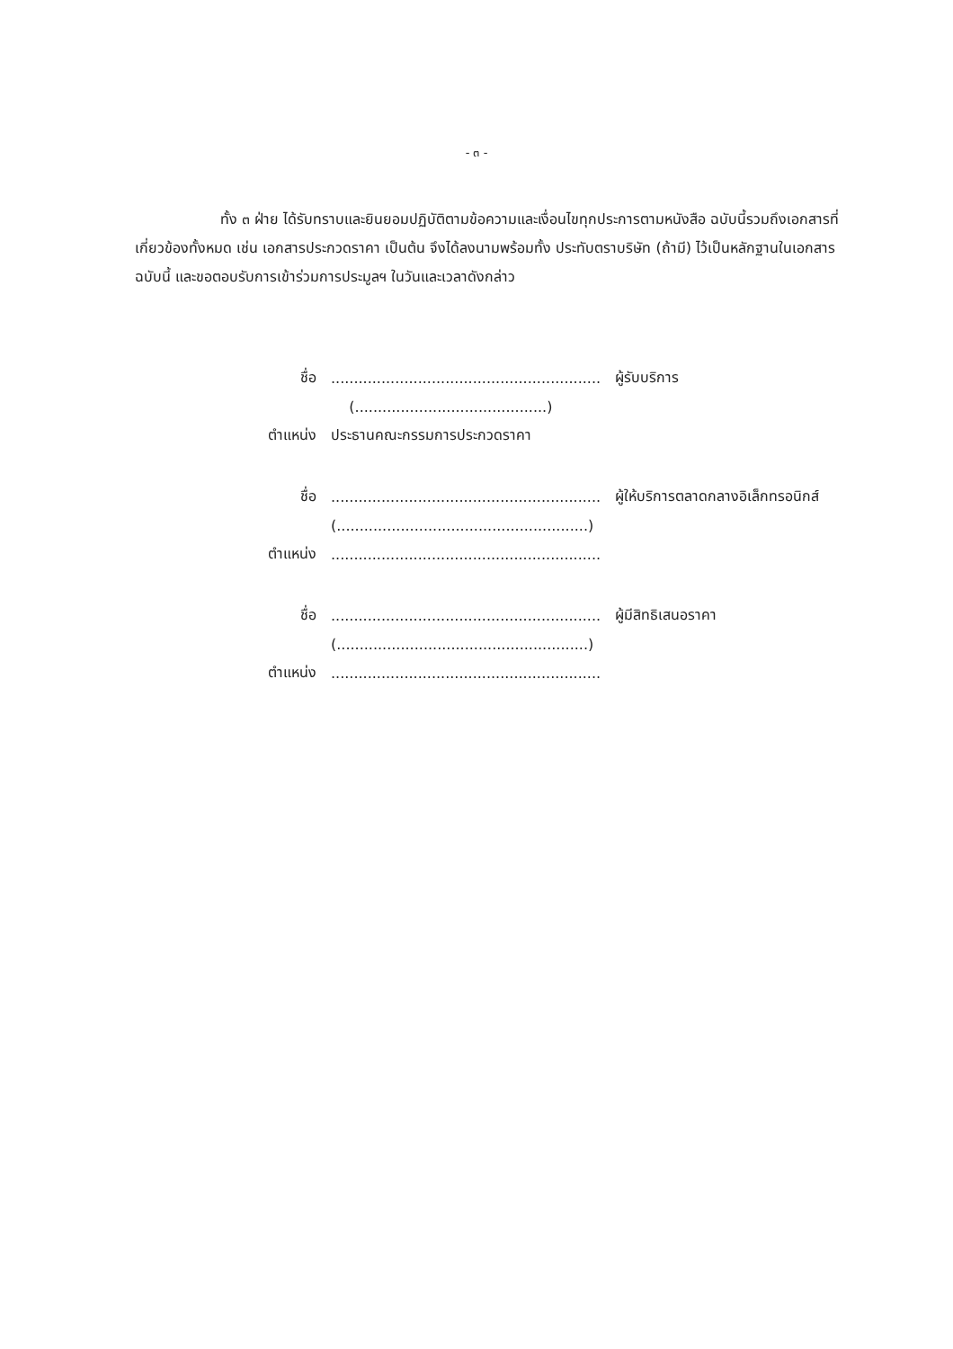- ๓ -
ทั้ง ๓ ฝ่าย ได้รับทราบและยินยอมปฏิบัติตามข้อความและเงื่อนไขทุกประการตามหนังสือ ฉบับนี้รวมถึงเอกสารที่เกี่ยวข้องทั้งหมด เช่น เอกสารประกวดราคา เป็นต้น จึงได้ลงนามพร้อมทั้ง ประทับตราบริษัท (ถ้ามี) ไว้เป็นหลักฐานในเอกสารฉบับนี้ และขอตอบรับการเข้าร่วมการประมูลฯ ในวันและเวลาดังกล่าว
| ชื่อ | ........................................................... | ผู้รับบริการ |
| | (..........................................) | |
| ตำแหน่ง | ประธานคณะกรรมการประกวดราคา | |
| ชื่อ | ........................................................... | ผู้ให้บริการตลาดกลางอิเล็กทรอนิกส์ |
| | (.......................................................) | |
| ตำแหน่ง | ........................................................... | |
| ชื่อ | ........................................................... | ผู้มีสิทธิเสนอราคา |
| | (.......................................................) | |
| ตำแหน่ง | ........................................................... | |